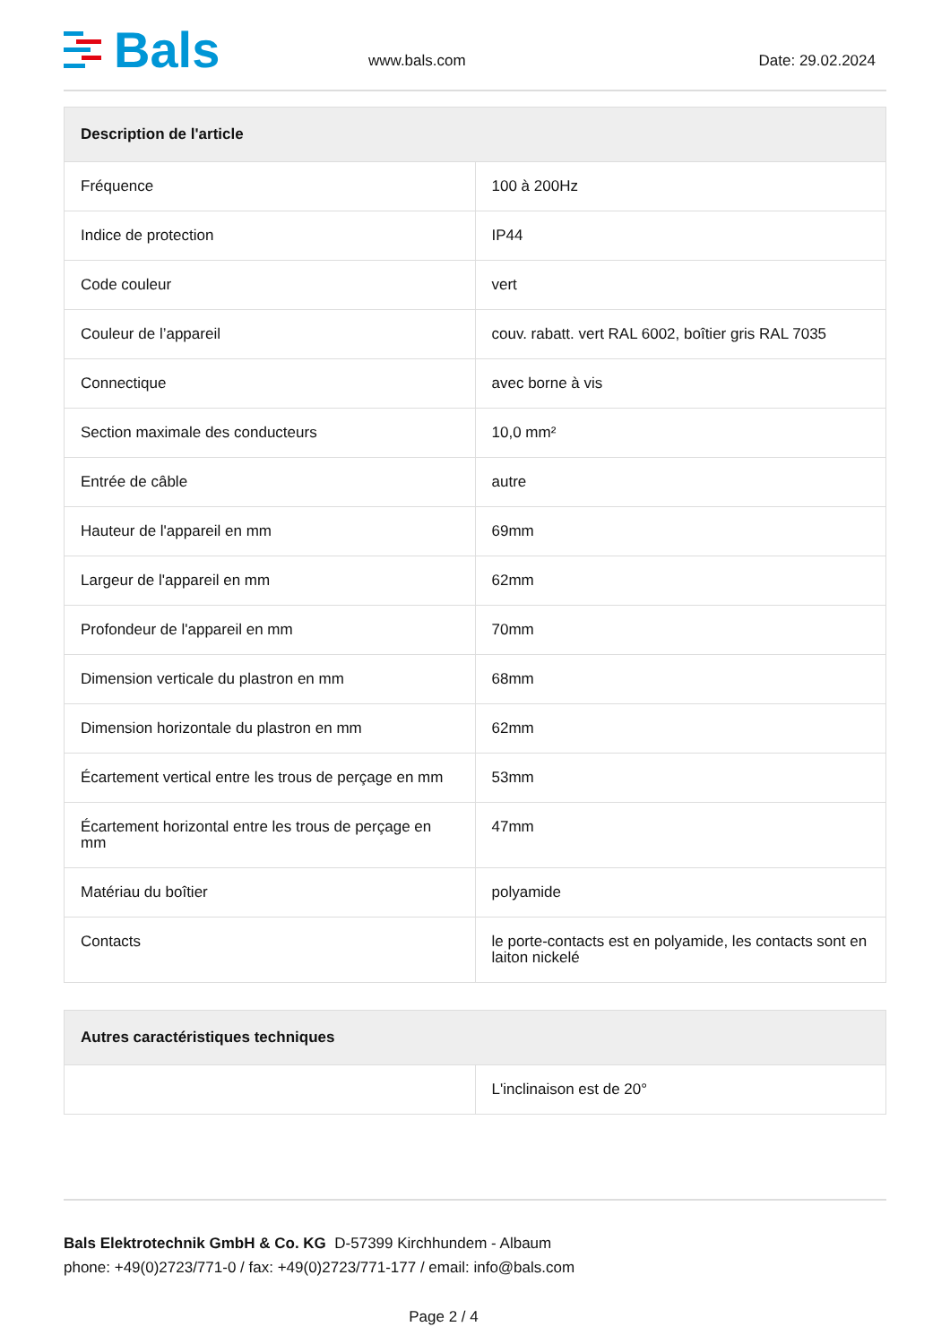Bals
www.bals.com
Date: 29.02.2024
| Description de l'article | |
| --- | --- |
| Fréquence | 100 à 200Hz |
| Indice de protection | IP44 |
| Code couleur | vert |
| Couleur de l’appareil | couv. rabatt. vert RAL 6002, boîtier gris RAL 7035 |
| Connectique | avec borne à vis |
| Section maximale des conducteurs | 10,0 mm² |
| Entrée de câble | autre |
| Hauteur de l'appareil en mm | 69mm |
| Largeur de l'appareil en mm | 62mm |
| Profondeur de l'appareil en mm | 70mm |
| Dimension verticale du plastron en mm | 68mm |
| Dimension horizontale du plastron en mm | 62mm |
| Écartement vertical entre les trous de perçage en mm | 53mm |
| Écartement horizontal entre les trous de perçage en mm | 47mm |
| Matériau du boîtier | polyamide |
| Contacts | le porte-contacts est en polyamide, les contacts sont en laiton nickelé |
| Autres caractéristiques techniques | |
| --- | --- |
| | L'inclinaison est de 20° |
Bals Elektrotechnik GmbH & Co. KG D-57399 Kirchhundem - Albaum
phone: +49(0)2723/771-0 / fax: +49(0)2723/771-177 / email: info@bals.com
Page 2 / 4